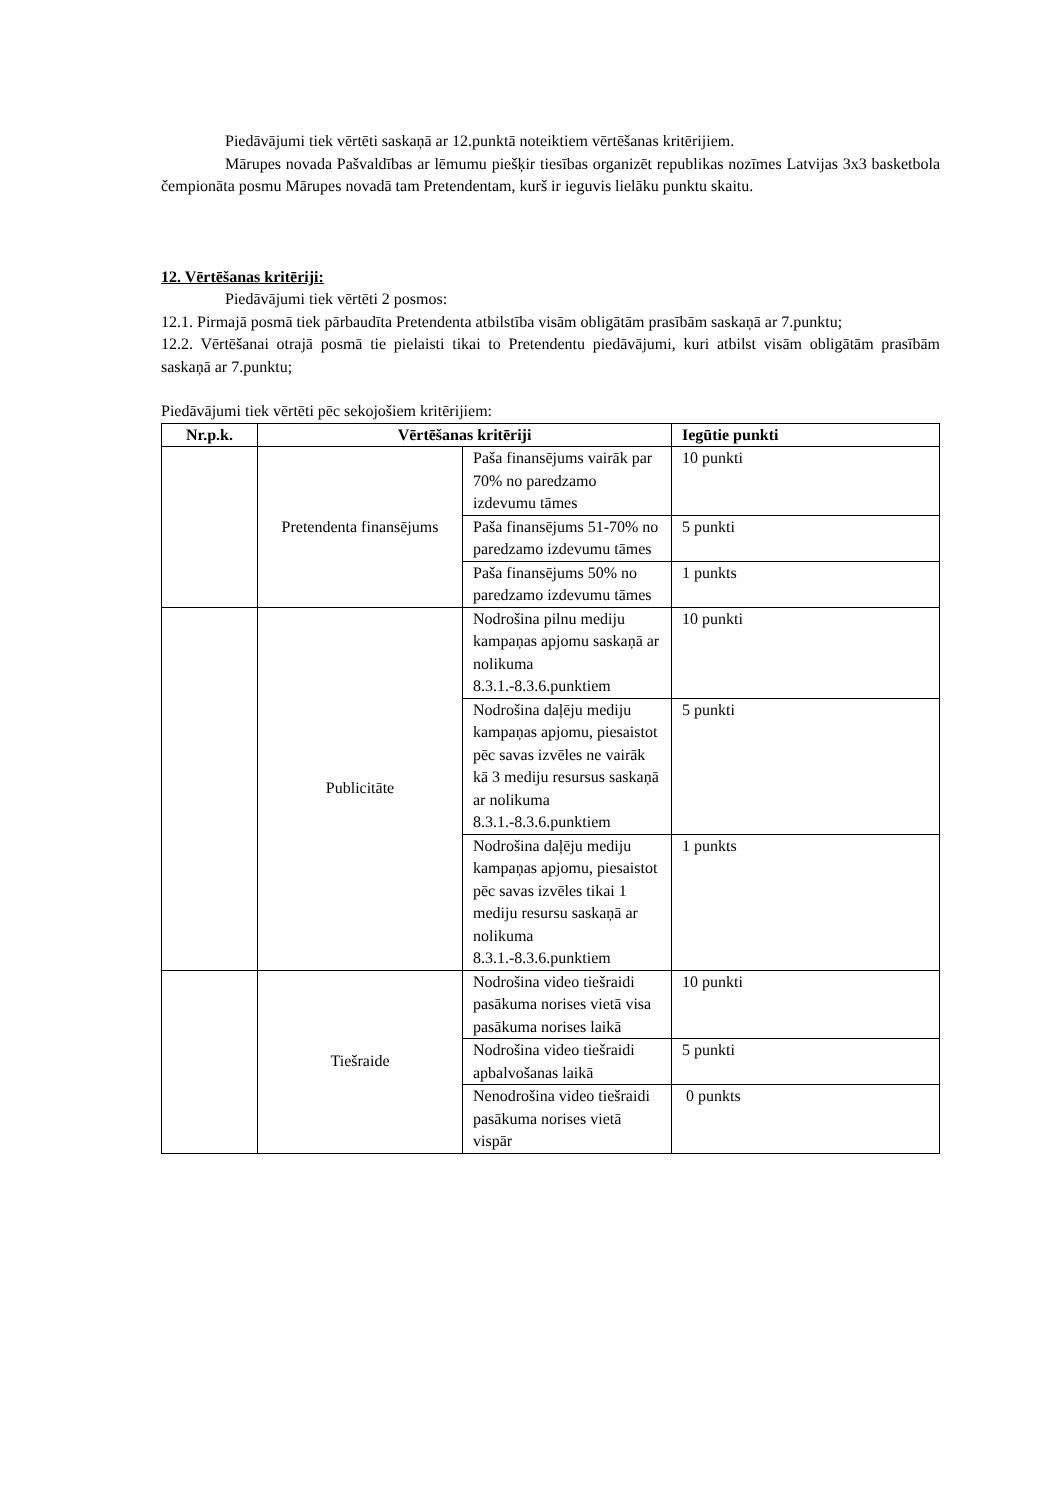Piedāvājumi tiek vērtēti saskaņā ar 12.punktā noteiktiem vērtēšanas kritērijiem.
Mārupes novada Pašvaldības ar lēmumu piešķir tiesības organizēt republikas nozīmes Latvijas 3x3 basketbola čempionāta posmu Mārupes novadā tam Pretendentam, kurš ir ieguvis lielāku punktu skaitu.
12. Vērtēšanas kritēriji:
Piedāvājumi tiek vērtēti 2 posmos:
12.1. Pirmajā posmā tiek pārbaudīta Pretendenta atbilstība visām obligātām prasībām saskaņā ar 7.punktu;
12.2. Vērtēšanai otrajā posmā tie pielaisti tikai to Pretendentu piedāvājumi, kuri atbilst visām obligātām prasībām saskaņā ar 7.punktu;
Piedāvājumi tiek vērtēti pēc sekojošiem kritērijiem:
| Nr.p.k. | Vērtēšanas kritēriji | | Iegūtie punkti |
| --- | --- | --- | --- |
| | Pretendenta finansējums | Paša finansējums vairāk par 70% no paredzamo izdevumu tāmes | 10 punkti |
| | | Paša finansējums 51-70% no paredzamo izdevumu tāmes | 5 punkti |
| | | Paša finansējums 50% no paredzamo izdevumu tāmes | 1 punkts |
| | Publicitāte | Nodrošina pilnu mediju kampaņas apjomu saskaņā ar nolikuma 8.3.1.-8.3.6.punktiem | 10 punkti |
| | | Nodrošina daļēju mediju kampaņas apjomu, piesaistot pēc savas izvēles ne vairāk kā 3 mediju resursus saskaņā ar nolikuma 8.3.1.-8.3.6.punktiem | 5 punkti |
| | | Nodrošina daļēju mediju kampaņas apjomu, piesaistot pēc savas izvēles tikai 1 mediju resursu saskaņā ar nolikuma 8.3.1.-8.3.6.punktiem | 1 punkts |
| | Tiešraide | Nodrošina video tiešraidi pasākuma norises vietā visa pasākuma norises laikā | 10 punkti |
| | | Nodrošina video tiešraidi apbalvošanas laikā | 5 punkti |
| | | Nenodrošina video tiešraidi pasākuma norises vietā vispār | 0 punkts |